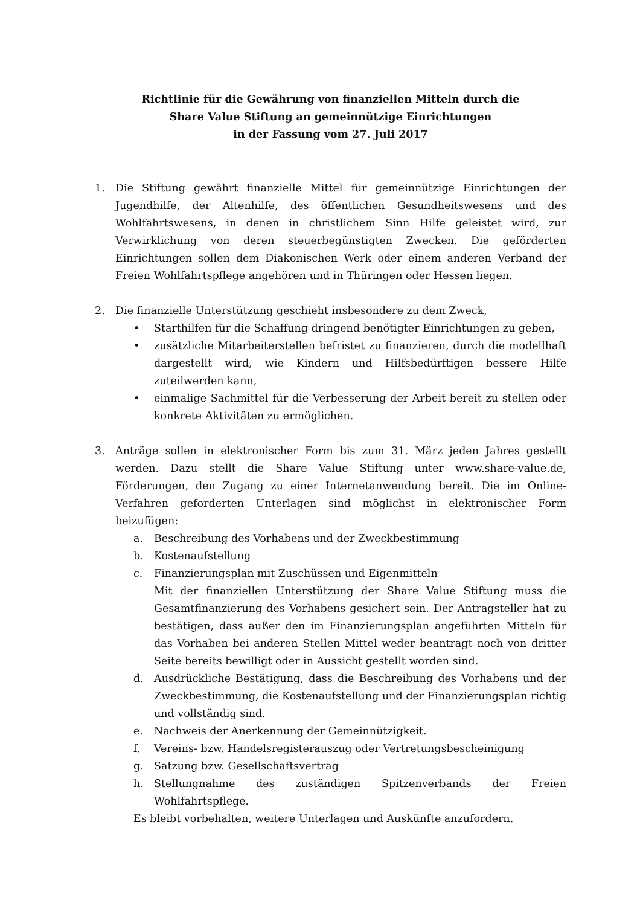Richtlinie für die Gewährung von finanziellen Mitteln durch die
Share Value Stiftung an gemeinnützige Einrichtungen
in der Fassung vom 27. Juli 2017
1. Die Stiftung gewährt finanzielle Mittel für gemeinnützige Einrichtungen der Jugendhilfe, der Altenhilfe, des öffentlichen Gesundheitswesens und des Wohlfahrtswesens, in denen in christlichem Sinn Hilfe geleistet wird, zur Verwirklichung von deren steuerbegünstigten Zwecken. Die geförderten Einrichtungen sollen dem Diakonischen Werk oder einem anderen Verband der Freien Wohlfahrtspflege angehören und in Thüringen oder Hessen liegen.
2. Die finanzielle Unterstützung geschieht insbesondere zu dem Zweck,
• Starthilfen für die Schaffung dringend benötigter Einrichtungen zu geben,
• zusätzliche Mitarbeiterstellen befristet zu finanzieren, durch die modellhaft dargestellt wird, wie Kindern und Hilfsbedürftigen bessere Hilfe zuteilwerden kann,
• einmalige Sachmittel für die Verbesserung der Arbeit bereit zu stellen oder konkrete Aktivitäten zu ermöglichen.
3. Anträge sollen in elektronischer Form bis zum 31. März jeden Jahres gestellt werden. Dazu stellt die Share Value Stiftung unter www.share-value.de, Förderungen, den Zugang zu einer Internetanwendung bereit. Die im Online-Verfahren geforderten Unterlagen sind möglichst in elektronischer Form beizufügen:
a. Beschreibung des Vorhabens und der Zweckbestimmung
b. Kostenaufstellung
c. Finanzierungsplan mit Zuschüssen und Eigenmitteln
Mit der finanziellen Unterstützung der Share Value Stiftung muss die Gesamtfinanzierung des Vorhabens gesichert sein. Der Antragsteller hat zu bestätigen, dass außer den im Finanzierungsplan angeführten Mitteln für das Vorhaben bei anderen Stellen Mittel weder beantragt noch von dritter Seite bereits bewilligt oder in Aussicht gestellt worden sind.
d. Ausdrückliche Bestätigung, dass die Beschreibung des Vorhabens und der Zweckbestimmung, die Kostenaufstellung und der Finanzierungsplan richtig und vollständig sind.
e. Nachweis der Anerkennung der Gemeinnützigkeit.
f. Vereins- bzw. Handelsregisterauszug oder Vertretungsbescheinigung
g. Satzung bzw. Gesellschaftsvertrag
h. Stellungnahme des zuständigen Spitzenverbands der Freien Wohlfahrtspflege.
Es bleibt vorbehalten, weitere Unterlagen und Auskünfte anzufordern.